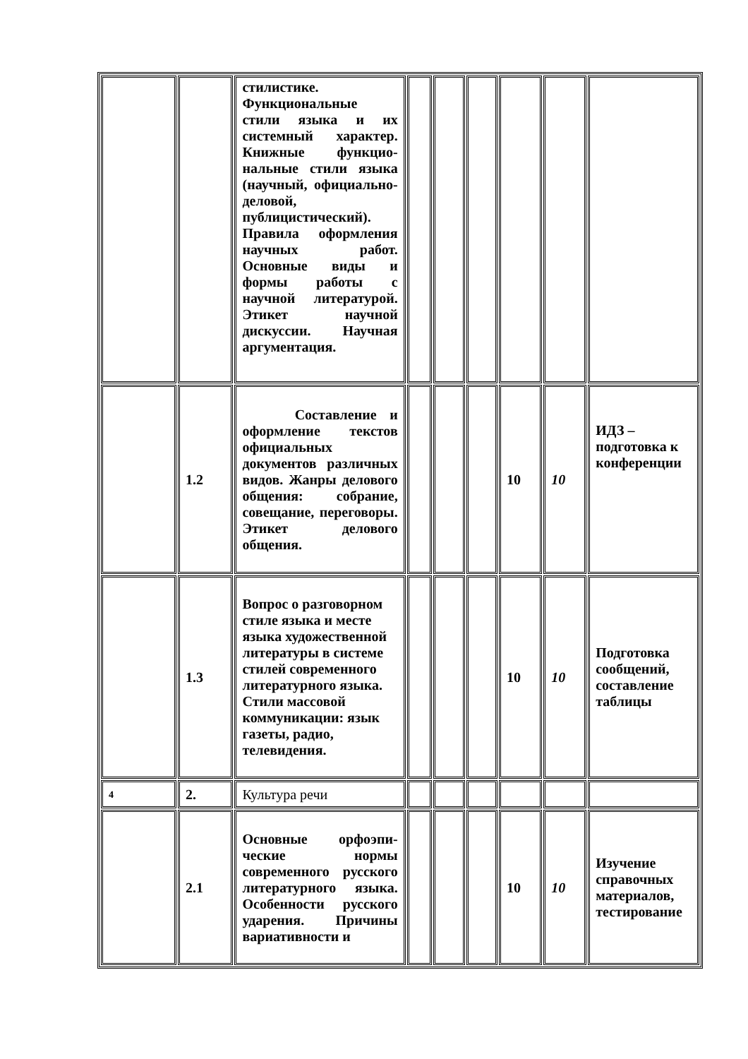| | | стилистике. Функциональные стили языка и их системный характер. Книжные функцио-нальные стили языка (научный, официально-деловой, публицистический). Правила оформления научных работ. Основные виды и формы работы с научной литературой. Этикет научной дискуссии. Научная аргументация. | | | | | | |
| | 1.2 | Составление и оформление текстов официальных документов различных видов. Жанры делового общения: собрание, совещание, переговоры. Этикет делового общения. | | | | 10 | 10 | ИДЗ – подготовка к конференции |
| | 1.3 | Вопрос о разговорном стиле языка и месте языка художественной литературы в системе стилей современного литературного языка. Стили массовой коммуникации: язык газеты, радио, телевидения. | | | | 10 | 10 | Подготовка сообщений, составление таблицы |
| 4 | 2. | Культура речи | | | | | | |
| | 2.1 | Основные орфоэпи-ческие нормы современного русского литературного языка. Особенности русского ударения. Причины вариативности и | | | | 10 | 10 | Изучение справочных материалов, тестирование |